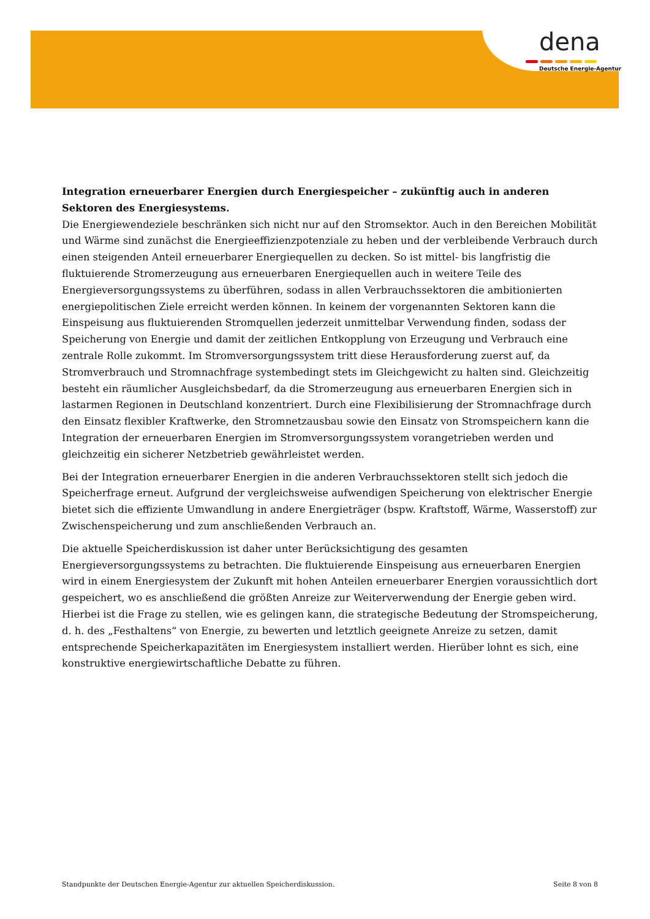dena
Deutsche Energie-Agentur
Integration erneuerbarer Energien durch Energiespeicher – zukünftig auch in anderen Sektoren des Energiesystems.
Die Energiewendeziele beschränken sich nicht nur auf den Stromsektor. Auch in den Bereichen Mobilität und Wärme sind zunächst die Energieeffizienzpotenziale zu heben und der verbleibende Verbrauch durch einen steigenden Anteil erneuerbarer Energiequellen zu decken. So ist mittel- bis langfristig die fluktuierende Stromerzeugung aus erneuerbaren Energiequellen auch in weitere Teile des Energieversorgungssystems zu überführen, sodass in allen Verbrauchssektoren die ambitionierten energiepolitischen Ziele erreicht werden können. In keinem der vorgenannten Sektoren kann die Einspeisung aus fluktuierenden Stromquellen jederzeit unmittelbar Verwendung finden, sodass der Speicherung von Energie und damit der zeitlichen Entkopplung von Erzeugung und Verbrauch eine zentrale Rolle zukommt. Im Stromversorgungssystem tritt diese Herausforderung zuerst auf, da Stromverbrauch und Stromnachfrage systembedingt stets im Gleichgewicht zu halten sind. Gleichzeitig besteht ein räumlicher Ausgleichsbedarf, da die Stromerzeugung aus erneuerbaren Energien sich in lastarmen Regionen in Deutschland konzentriert. Durch eine Flexibilisierung der Stromnachfrage durch den Einsatz flexibler Kraftwerke, den Stromnetzausbau sowie den Einsatz von Stromspeichern kann die Integration der erneuerbaren Energien im Stromversorgungssystem vorangetrieben werden und gleichzeitig ein sicherer Netzbetrieb gewährleistet werden.
Bei der Integration erneuerbarer Energien in die anderen Verbrauchssektoren stellt sich jedoch die Speicherfrage erneut. Aufgrund der vergleichsweise aufwendigen Speicherung von elektrischer Energie bietet sich die effiziente Umwandlung in andere Energieträger (bspw. Kraftstoff, Wärme, Wasserstoff) zur Zwischenspeicherung und zum anschließenden Verbrauch an.
Die aktuelle Speicherdiskussion ist daher unter Berücksichtigung des gesamten Energieversorgungssystems zu betrachten. Die fluktuierende Einspeisung aus erneuerbaren Energien wird in einem Energiesystem der Zukunft mit hohen Anteilen erneuerbarer Energien voraussichtlich dort gespeichert, wo es anschließend die größten Anreize zur Weiterverwendung der Energie geben wird. Hierbei ist die Frage zu stellen, wie es gelingen kann, die strategische Bedeutung der Stromspeicherung, d. h. des „Festhaltens“ von Energie, zu bewerten und letztlich geeignete Anreize zu setzen, damit entsprechende Speicherkapazitäten im Energiesystem installiert werden. Hierüber lohnt es sich, eine konstruktive energiewirtschaftliche Debatte zu führen.
Standpunkte der Deutschen Energie-Agentur zur aktuellen Speicherdiskussion. Seite 8 von 8